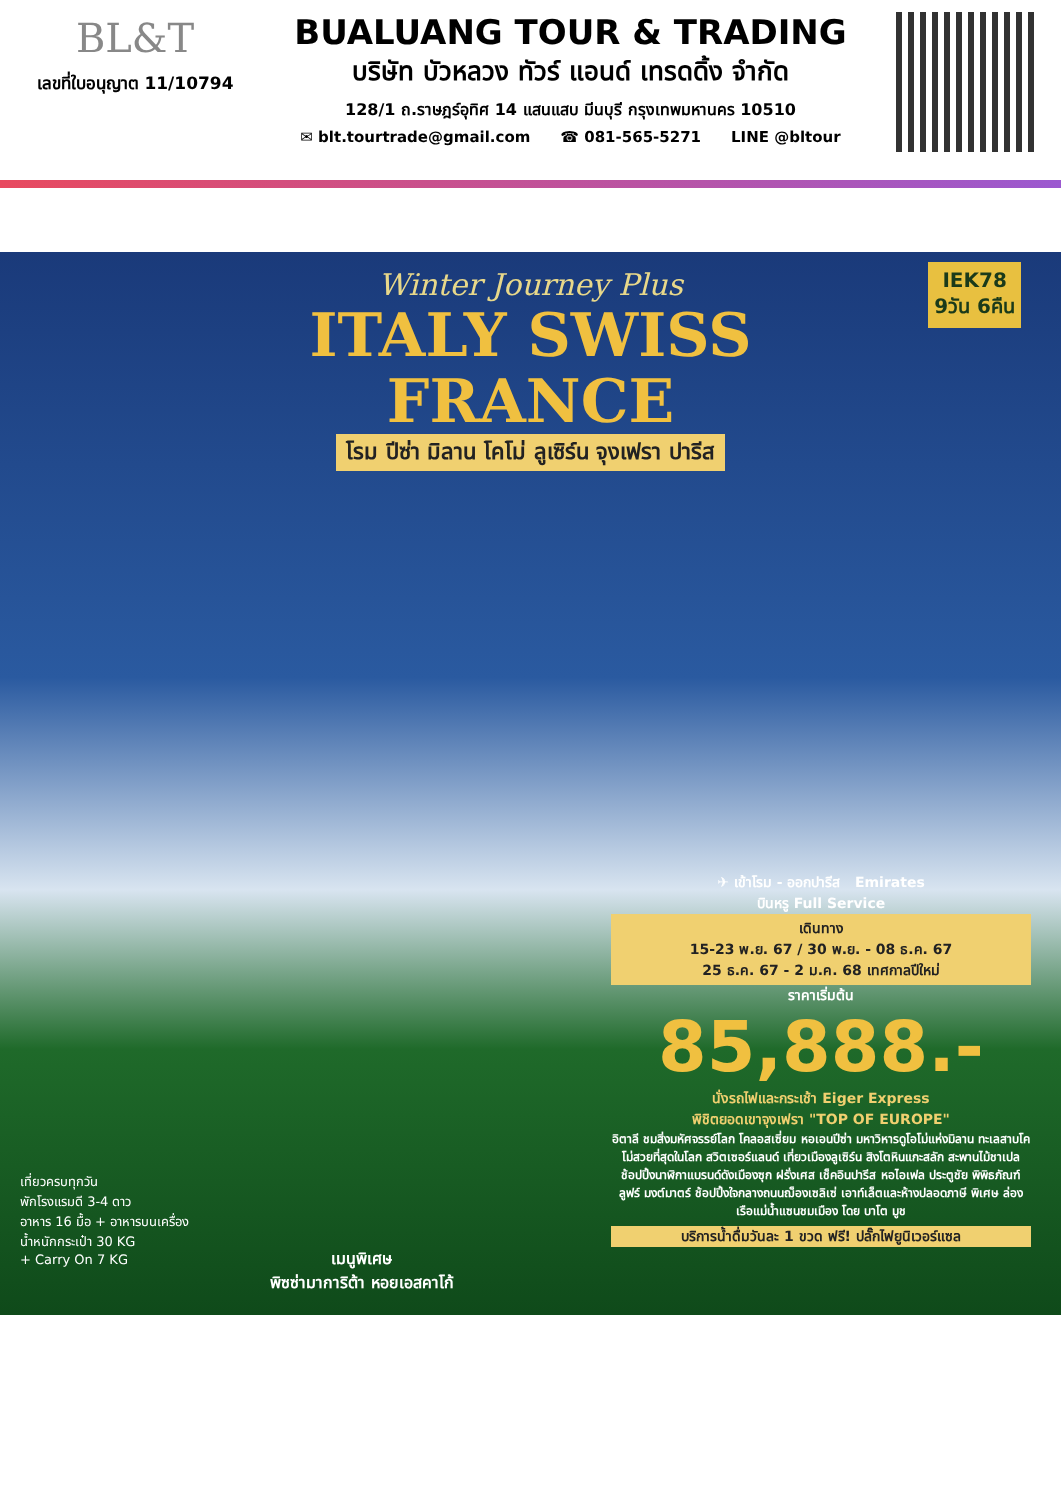BL&T
เลขที่ใบอนุญาต 11/10794
BUALUANG TOUR & TRADING
บริษัท บัวหลวง ทัวร์ แอนด์ เทรดดิ้ง จำกัด
128/1 ถ.ราษฎร์อุทิศ 14 แสนแสบ มีนบุรี กรุงเทพมหานคร 10510
✉ blt.tourtrade@gmail.com ☎ 081-565-5271 LINE @bltour
IEK78
9วัน 6คืน
Winter Journey Plus
ITALY SWISS
FRANCE
โรม ปีซ่า มิลาน โคโม่ ลูเซิร์น จุงเฟรา ปารีส
✈ เข้าโรม - ออกปารีส Emirates
บินหรู Full Service
เดินทาง
15-23 พ.ย. 67 / 30 พ.ย. - 08 ธ.ค. 67
25 ธ.ค. 67 - 2 ม.ค. 68 เทศกาลปีใหม่
ราคาเริ่มต้น
85,888.-
นั่งรถไฟและกระเช้า Eiger Express
พิชิตยอดเขาจุงเฟรา "TOP OF EUROPE"
อิตาลี ชมสิ่งมหัศจรรย์โลก โคลอสเซี่ยม หอเอนปีซ่า มหาวิหารดูโอโม่แห่งมิลาน ทะเลสาบโคโม่สวยที่สุดในโลก สวิตเซอร์แลนด์ เที่ยวเมืองลูเซิร์น สิงโตหินแกะสลัก สะพานไม้ชาเปล ช้อปปิ้งนาฬิกาแบรนด์ดังเมืองซุก ฝรั่งเศส เช็คอินปารีส หอไอเฟล ประตูชัย พิพิธภัณฑ์ลูฟร์ มงต์มาตร์ ช้อปปิ้งใจกลางถนนฌ็องเซลิเซ่ เอาท์เล็ตและห้างปลอดภาษี พิเศษ ล่องเรือแม่น้ำแซนชมเมือง โดย บาโต มูช
บริการน้ำดื่มวันละ 1 ขวด ฟรี! ปลั๊กไฟยูนิเวอร์แซล
เที่ยวครบทุกวัน
พักโรงแรมดี 3-4 ดาว
อาหาร 16 มื้อ + อาหารบนเครื่อง
น้ำหนักกระเป๋า 30 KG
+ Carry On 7 KG
เมนูพิเศษ
พิซซ่ามาการิต้า หอยเอสคาโก้